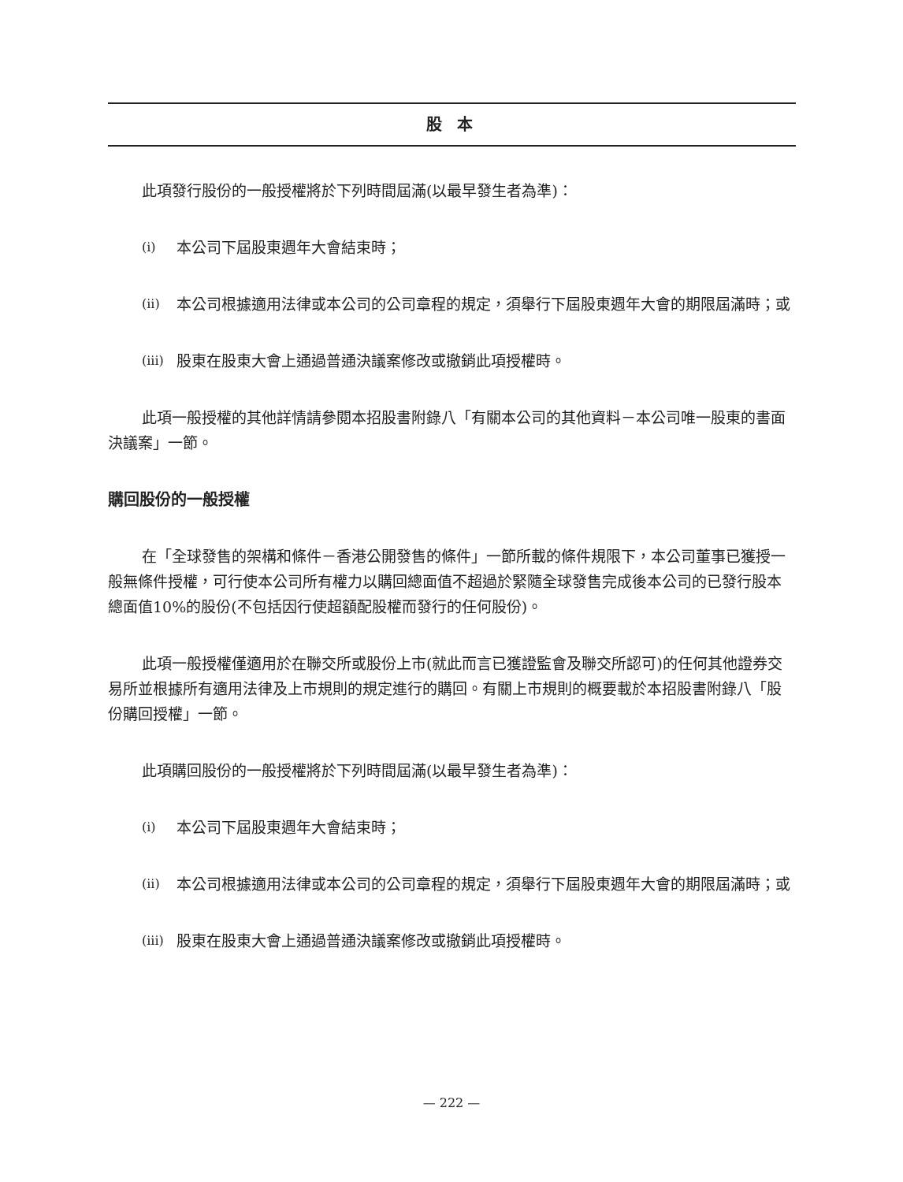股 本
此項發行股份的一般授權將於下列時間屆滿(以最早發生者為準)：
(i) 本公司下屆股東週年大會結束時；
(ii) 本公司根據適用法律或本公司的公司章程的規定，須舉行下屆股東週年大會的期限屆滿時；或
(iii) 股東在股東大會上通過普通決議案修改或撤銷此項授權時。
此項一般授權的其他詳情請參閱本招股書附錄八「有關本公司的其他資料－本公司唯一股東的書面決議案」一節。
購回股份的一般授權
在「全球發售的架構和條件－香港公開發售的條件」一節所載的條件規限下，本公司董事已獲授一般無條件授權，可行使本公司所有權力以購回總面值不超過於緊隨全球發售完成後本公司的已發行股本總面值10%的股份(不包括因行使超額配股權而發行的任何股份)。
此項一般授權僅適用於在聯交所或股份上市(就此而言已獲證監會及聯交所認可)的任何其他證券交易所並根據所有適用法律及上市規則的規定進行的購回。有關上市規則的概要載於本招股書附錄八「股份購回授權」一節。
此項購回股份的一般授權將於下列時間屆滿(以最早發生者為準)：
(i) 本公司下屆股東週年大會結束時；
(ii) 本公司根據適用法律或本公司的公司章程的規定，須舉行下屆股東週年大會的期限屆滿時；或
(iii) 股東在股東大會上通過普通決議案修改或撤銷此項授權時。
— 222 —